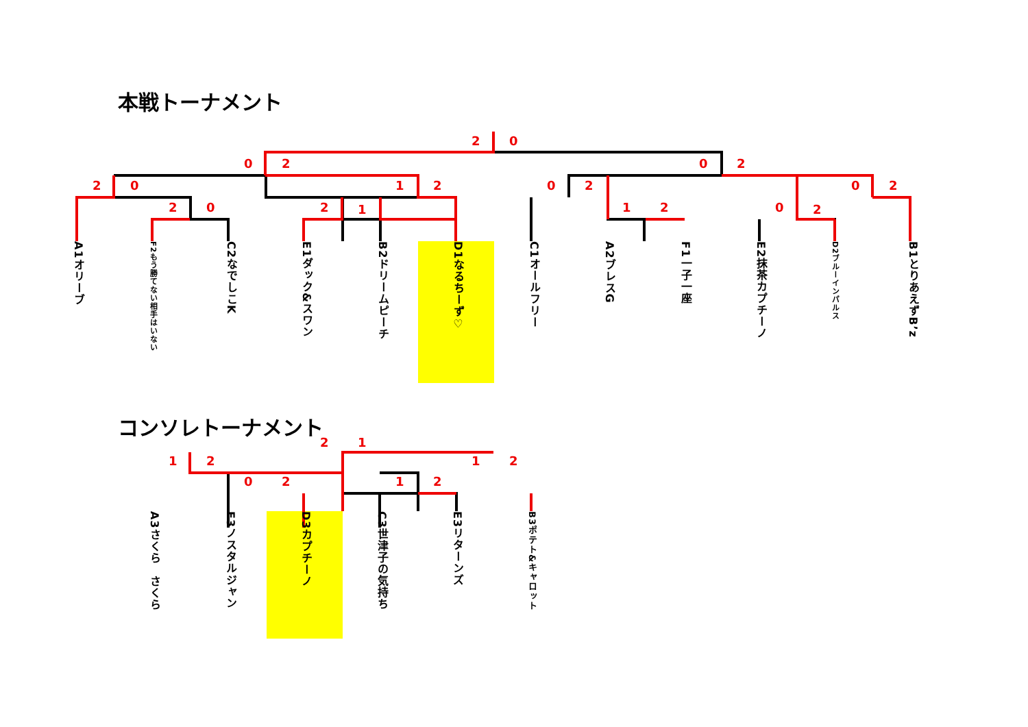本戦トーナメント
コンソレトーナメント
2 0
0 2 0 2
2 0 1 2 0 2 0 2
2 0 2 1 1 2 0 2
A1オリーブ
F2もう勝てない相手はいない
C2なでしこK
E1ダック&スワン
B2ドリームピーチ
D1なるちーず♡
C1オールフリー
A2ブレスG
F1一子一座
E2抹茶カプチーノ
D2ブルーインパルス
B1とりあえずB’z
2 1
1 2 1 2
0 2 1 2
A3さくら　さくら
F3ノスタルジャン
D3カプチーノ
C3世津子の気持ち
E3リターンズ
B3ポテト&キャロット